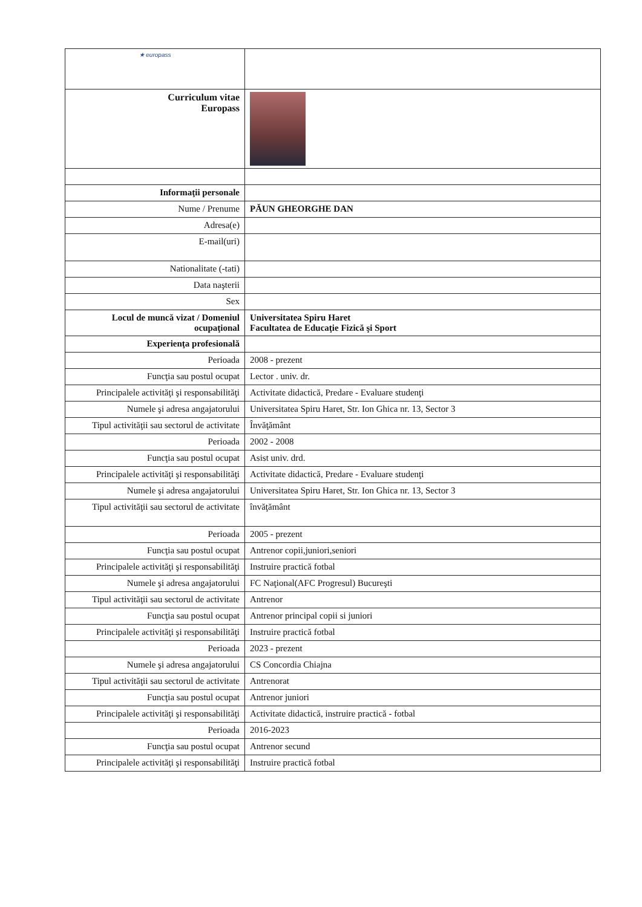| ★ europass | |
| Curriculum vitae Europass | |
| Informaţii personale | |
| Nume / Prenume | PĂUN GHEORGHE DAN |
| Adresa(e) | |
| E-mail(uri) | |
| Nationalitate (-tati) | |
| Data naşterii | |
| Sex | |
| Locul de muncă vizat / Domeniul ocupaţional | Universitatea Spiru Haret Facultatea de Educaţie Fizică şi Sport |
| Experienţa profesională | |
| Perioada | 2008 - prezent |
| Funcţia sau postul ocupat | Lector . univ. dr. |
| Principalele activităţi şi responsabilităţi | Activitate didactică, Predare - Evaluare studenţi |
| Numele şi adresa angajatorului | Universitatea Spiru Haret, Str. Ion Ghica nr. 13, Sector 3 |
| Tipul activităţii sau sectorul de activitate | Învăţământ |
| Perioada | 2002 - 2008 |
| Funcţia sau postul ocupat | Asist univ. drd. |
| Principalele activităţi şi responsabilităţi | Activitate didactică, Predare - Evaluare studenţi |
| Numele şi adresa angajatorului | Universitatea Spiru Haret, Str. Ion Ghica nr. 13, Sector 3 |
| Tipul activităţii sau sectorul de activitate | învăţământ |
| Perioada | 2005 - prezent |
| Funcţia sau postul ocupat | Antrenor copii,juniori,seniori |
| Principalele activităţi şi responsabilităţi | Instruire practică fotbal |
| Numele şi adresa angajatorului | FC Naţional(AFC Progresul) Bucureşti |
| Tipul activităţii sau sectorul de activitate | Antrenor |
| Funcţia sau postul ocupat | Antrenor principal copii si juniori |
| Principalele activităţi şi responsabilităţi | Instruire practică fotbal |
| Perioada | 2023 - prezent |
| Numele şi adresa angajatorului | CS Concordia Chiajna |
| Tipul activităţii sau sectorul de activitate | Antrenorat |
| Funcţia sau postul ocupat | Antrenor juniori |
| Principalele activităţi şi responsabilităţi | Activitate didactică, instruire practică - fotbal |
| Perioada | 2016-2023 |
| Funcţia sau postul ocupat | Antrenor secund |
| Principalele activităţi şi responsabilităţi | Instruire practică fotbal |